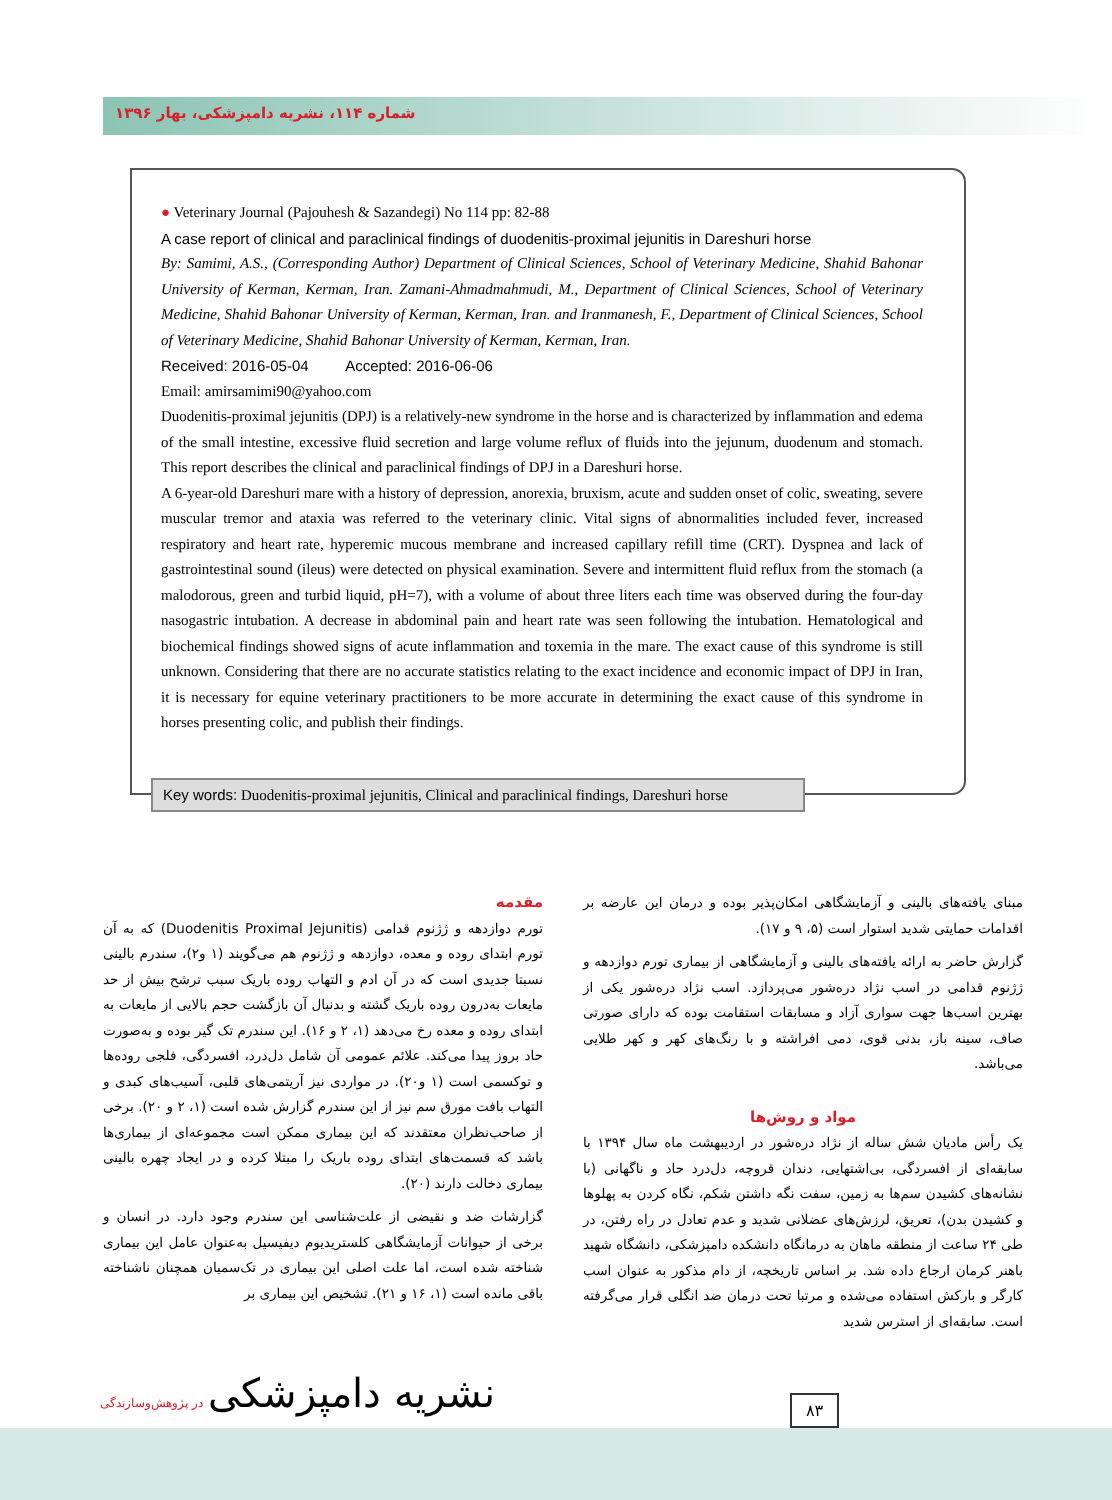شماره ۱۱۴، نشریه دامپزشکی، بهار ۱۳۹۶
● Veterinary Journal (Pajouhesh & Sazandegi) No 114 pp: 82-88
A case report of clinical and paraclinical findings of duodenitis-proximal jejunitis in Dareshuri horse
By: Samimi, A.S., (Corresponding Author) Department of Clinical Sciences, School of Veterinary Medicine, Shahid Bahonar University of Kerman, Kerman, Iran. Zamani-Ahmadmahmudi, M., Department of Clinical Sciences, School of Veterinary Medicine, Shahid Bahonar University of Kerman, Kerman, Iran. and Iranmanesh, F., Department of Clinical Sciences, School of Veterinary Medicine, Shahid Bahonar University of Kerman, Kerman, Iran.
Received: 2016-05-04 Accepted: 2016-06-06
Email: amirsamimi90@yahoo.com
Duodenitis-proximal jejunitis (DPJ) is a relatively-new syndrome in the horse and is characterized by inflammation and edema of the small intestine, excessive fluid secretion and large volume reflux of fluids into the jejunum, duodenum and stomach. This report describes the clinical and paraclinical findings of DPJ in a Dareshuri horse.
A 6-year-old Dareshuri mare with a history of depression, anorexia, bruxism, acute and sudden onset of colic, sweating, severe muscular tremor and ataxia was referred to the veterinary clinic. Vital signs of abnormalities included fever, increased respiratory and heart rate, hyperemic mucous membrane and increased capillary refill time (CRT). Dyspnea and lack of gastrointestinal sound (ileus) were detected on physical examination. Severe and intermittent fluid reflux from the stomach (a malodorous, green and turbid liquid, pH=7), with a volume of about three liters each time was observed during the four-day nasogastric intubation. A decrease in abdominal pain and heart rate was seen following the intubation. Hematological and biochemical findings showed signs of acute inflammation and toxemia in the mare. The exact cause of this syndrome is still unknown. Considering that there are no accurate statistics relating to the exact incidence and economic impact of DPJ in Iran, it is necessary for equine veterinary practitioners to be more accurate in determining the exact cause of this syndrome in horses presenting colic, and publish their findings.
Key words: Duodenitis-proximal jejunitis, Clinical and paraclinical findings, Dareshuri horse
مقدمه
تورم دوازدهه و ژژنوم قدامی (Duodenitis Proximal Jejunitis) که به آن تورم ابتدای روده و معده، دوازدهه و ژژنوم هم می‌گویند (۱ و۲)، سندرم بالینی نسبتا جدیدی است که در آن ادم و التهاب روده باریک سبب ترشح بیش از حد مایعات به‌درون روده باریک گشته و بدنبال آن بازگشت حجم بالایی از مایعات به ابتدای روده و معده رخ می‌دهد (۱، ۲ و ۱۶). این سندرم تک گیر بوده و به‌صورت حاد بروز پیدا می‌کند. علائم عمومی آن شامل دل‌درد، افسردگی، فلجی روده‌ها و توکسمی است (۱ و۲۰). در مواردی نیز آریتمی‌های قلبی، آسیب‌های کبدی و التهاب بافت مورق سم نیز از این سندرم گزارش شده است (۱، ۲ و ۲۰). برخی از صاحب‌نظران معتقدند که این بیماری ممکن است مجموعه‌ای از بیماری‌ها باشد که قسمت‌های ابتدای روده باریک را مبتلا کرده و در ایجاد چهره بالینی بیماری دخالت دارند (۲۰).
گزارشات ضد و نقیضی از علت‌شناسی این سندرم وجود دارد. در انسان و برخی از حیوانات آزمایشگاهی کلستریدیوم دیفیسیل به‌عنوان عامل این بیماری شناخته شده است، اما علت اصلی این بیماری در تک‌سمیان همچنان ناشناخته باقی مانده است (۱، ۱۶ و ۲۱). تشخیص این بیماری بر
مبنای یافته‌های بالینی و آزمایشگاهی امکان‌پذیر بوده و درمان این عارضه بر اقدامات حمایتی شدید استوار است (۵، ۹ و ۱۷).
گزارش حاضر به ارائه یافته‌های بالینی و آزمایشگاهی از بیماری تورم دوازدهه و ژژنوم قدامی در اسب نژاد دره‌شور می‌پردازد. اسب نژاد دره‌شور یکی از بهترین اسب‌ها جهت سواری آزاد و مسابقات استقامت بوده که دارای صورتی صاف، سینه باز، بدنی قوی، دمی افراشته و با رنگ‌های کهر و کهر طلایی می‌باشد.
مواد و روش‌ها
یک رأس مادیان شش ساله از نژاد دره‌شور در اردیبهشت ماه سال ۱۳۹۴ با سابقه‌ای از افسردگی، بی‌اشتهایی، دندان قروچه، دل‌درد حاد و ناگهانی (با نشانه‌های کشیدن سم‌ها به زمین، سفت نگه داشتن شکم، نگاه کردن به پهلوها و کشیدن بدن)، تعریق، لرزش‌های عضلانی شدید و عدم تعادل در راه رفتن، در طی ۲۴ ساعت از منطقه ماهان به درمانگاه دانشکده دامپزشکی، دانشگاه شهید باهنر کرمان ارجاع داده شد. بر اساس تاریخچه، از دام مذکور به عنوان اسب کارگر و بارکش استفاده می‌شده و مرتبا تحت درمان ضد انگلی قرار می‌گرفته است. سابقه‌ای از استرس شدید
۸۳
نشریه دامپزشکی در پژوهش‌وسازندگی